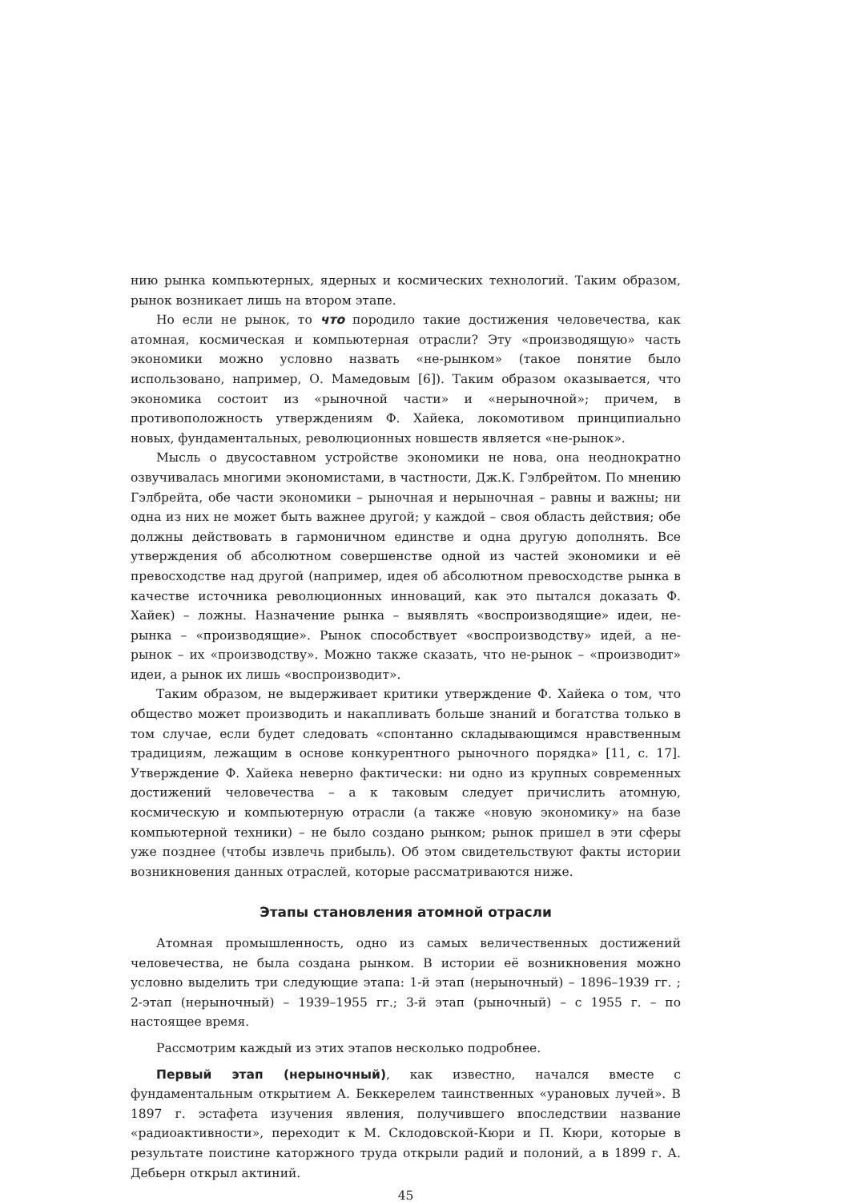нию рынка компьютерных, ядерных и космических технологий. Таким образом, рынок возникает лишь на втором этапе.
Но если не рынок, то что породило такие достижения человечества, как атомная, космическая и компьютерная отрасли? Эту «производящую» часть экономики можно условно назвать «не-рынком» (такое понятие было использовано, например, О. Мамедовым [6]). Таким образом оказывается, что экономика состоит из «рыночной части» и «нерыночной»; причем, в противоположность утверждениям Ф. Хайека, локомотивом принципиально новых, фундаментальных, революционных новшеств является «не-рынок».
Мысль о двусоставном устройстве экономики не нова, она неоднократно озвучивалась многими экономистами, в частности, Дж.К. Гэлбрейтом. По мнению Гэлбрейта, обе части экономики – рыночная и нерыночная – равны и важны; ни одна из них не может быть важнее другой; у каждой – своя область действия; обе должны действовать в гармоничном единстве и одна другую дополнять. Все утверждения об абсолютном совершенстве одной из частей экономики и её превосходстве над другой (например, идея об абсолютном превосходстве рынка в качестве источника революционных инноваций, как это пытался доказать Ф. Хайек) – ложны. Назначение рынка – выявлять «воспроизводящие» идеи, не-рынка – «производящие». Рынок способствует «воспроизводству» идей, а не-рынок – их «производству». Можно также сказать, что не-рынок – «производит» идеи, а рынок их лишь «воспроизводит».
Таким образом, не выдерживает критики утверждение Ф. Хайека о том, что общество может производить и накапливать больше знаний и богатства только в том случае, если будет следовать «спонтанно складывающимся нравственным традициям, лежащим в основе конкурентного рыночного порядка» [11, с. 17]. Утверждение Ф. Хайека неверно фактически: ни одно из крупных современных достижений человечества – а к таковым следует причислить атомную, космическую и компьютерную отрасли (а также «новую экономику» на базе компьютерной техники) – не было создано рынком; рынок пришел в эти сферы уже позднее (чтобы извлечь прибыль). Об этом свидетельствуют факты истории возникновения данных отраслей, которые рассматриваются ниже.
Этапы становления атомной отрасли
Атомная промышленность, одно из самых величественных достижений человечества, не была создана рынком. В истории её возникновения можно условно выделить три следующие этапа: 1-й этап (нерыночный) – 1896–1939 гг. ; 2-этап (нерыночный) – 1939–1955 гг.; 3-й этап (рыночный) – с 1955 г. – по настоящее время.
Рассмотрим каждый из этих этапов несколько подробнее.
Первый этап (нерыночный), как известно, начался вместе с фундаментальным открытием А. Беккерелем таинственных «урановых лучей». В 1897 г. эстафета изучения явления, получившего впоследствии название «радиоактивности», переходит к М. Склодовской-Кюри и П. Кюри, которые в результате поистине каторжного труда открыли радий и полоний, а в 1899 г. А. Дебьерн открыл актиний.
45